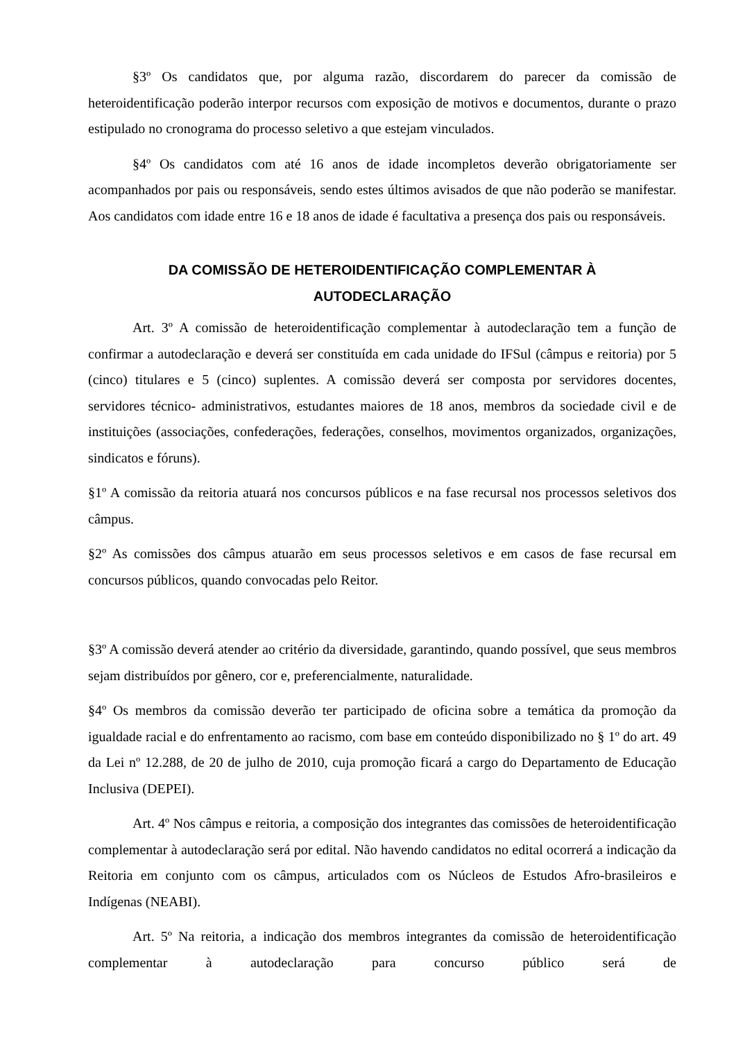§3º Os candidatos que, por alguma razão, discordarem do parecer da comissão de heteroidentificação poderão interpor recursos com exposição de motivos e documentos, durante o prazo estipulado no cronograma do processo seletivo a que estejam vinculados.
§4º Os candidatos com até 16 anos de idade incompletos deverão obrigatoriamente ser acompanhados por pais ou responsáveis, sendo estes últimos avisados de que não poderão se manifestar. Aos candidatos com idade entre 16 e 18 anos de idade é facultativa a presença dos pais ou responsáveis.
DA COMISSÃO DE HETEROIDENTIFICAÇÃO COMPLEMENTAR À
AUTODECLARAÇÃO
Art. 3º A comissão de heteroidentificação complementar à autodeclaração tem a função de confirmar a autodeclaração e deverá ser constituída em cada unidade do IFSul (câmpus e reitoria) por 5 (cinco) titulares e 5 (cinco) suplentes. A comissão deverá ser composta por servidores docentes, servidores técnico- administrativos, estudantes maiores de 18 anos, membros da sociedade civil e de instituições (associações, confederações, federações, conselhos, movimentos organizados, organizações, sindicatos e fóruns).
§1º A comissão da reitoria atuará nos concursos públicos e na fase recursal nos processos seletivos dos câmpus.
§2º As comissões dos câmpus atuarão em seus processos seletivos e em casos de fase recursal em concursos públicos, quando convocadas pelo Reitor.
§3º A comissão deverá atender ao critério da diversidade, garantindo, quando possível, que seus membros sejam distribuídos por gênero, cor e, preferencialmente, naturalidade.
§4º Os membros da comissão deverão ter participado de oficina sobre a temática da promoção da igualdade racial e do enfrentamento ao racismo, com base em conteúdo disponibilizado no § 1º do art. 49 da Lei nº 12.288, de 20 de julho de 2010, cuja promoção ficará a cargo do Departamento de Educação Inclusiva (DEPEI).
Art. 4º Nos câmpus e reitoria, a composição dos integrantes das comissões de heteroidentificação complementar à autodeclaração será por edital. Não havendo candidatos no edital ocorrerá a indicação da Reitoria em conjunto com os câmpus, articulados com os Núcleos de Estudos Afro-brasileiros e Indígenas (NEABI).
Art. 5º Na reitoria, a indicação dos membros integrantes da comissão de heteroidentificação complementar à autodeclaração para concurso público será de